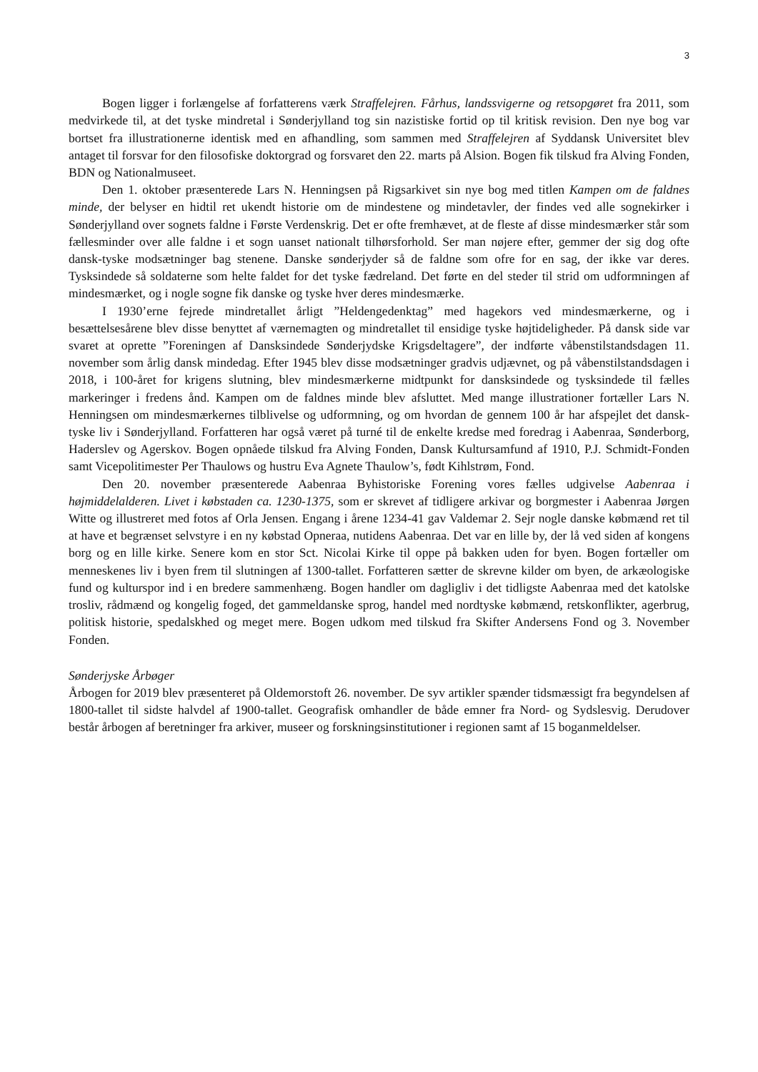3
Bogen ligger i forlængelse af forfatterens værk Straffelejren. Fårhus, landssvigerne og retsopgøret fra 2011, som medvirkede til, at det tyske mindretal i Sønderjylland tog sin nazistiske fortid op til kritisk revision. Den nye bog var bortset fra illustrationerne identisk med en afhandling, som sammen med Straffelejren af Syddansk Universitet blev antaget til forsvar for den filosofiske doktorgrad og forsvaret den 22. marts på Alsion. Bogen fik tilskud fra Alving Fonden, BDN og Nationalmuseet.
Den 1. oktober præsenterede Lars N. Henningsen på Rigsarkivet sin nye bog med titlen Kampen om de faldnes minde, der belyser en hidtil ret ukendt historie om de mindestene og mindetavler, der findes ved alle sognekirker i Sønderjylland over sognets faldne i Første Verdenskrig. Det er ofte fremhævet, at de fleste af disse mindesmærker står som fællesminder over alle faldne i et sogn uanset nationalt tilhørsforhold. Ser man nøjere efter, gemmer der sig dog ofte dansk-tyske modsætninger bag stenene. Danske sønderjyder så de faldne som ofre for en sag, der ikke var deres. Tysksindede så soldaterne som helte faldet for det tyske fædreland. Det førte en del steder til strid om udformningen af mindesmærket, og i nogle sogne fik danske og tyske hver deres mindesmærke.
I 1930’erne fejrede mindretallet årligt ”Heldengedenktag” med hagekors ved mindesmærkerne, og i besættelsesårene blev disse benyttet af værnemagten og mindretallet til ensidige tyske højtideligheder. På dansk side var svaret at oprette ”Foreningen af Dansksindede Sønderjydske Krigsdeltagere”, der indførte våbenstilstandsdagen 11. november som årlig dansk mindedag. Efter 1945 blev disse modsætninger gradvis udjævnet, og på våbenstilstandsdagen i 2018, i 100-året for krigens slutning, blev mindesmærkerne midtpunkt for dansksindede og tysksindede til fælles markeringer i fredens ånd. Kampen om de faldnes minde blev afsluttet. Med mange illustrationer fortæller Lars N. Henningsen om mindesmærkernes tilblivelse og udformning, og om hvordan de gennem 100 år har afspejlet det dansk-tyske liv i Sønderjylland. Forfatteren har også været på turné til de enkelte kredse med foredrag i Aabenraa, Sønderborg, Haderslev og Agerskov. Bogen opnåede tilskud fra Alving Fonden, Dansk Kultursamfund af 1910, P.J. Schmidt-Fonden samt Vicepolitimester Per Thaulows og hustru Eva Agnete Thaulow’s, født Kihlstrøm, Fond.
Den 20. november præsenterede Aabenraa Byhistoriske Forening vores fælles udgivelse Aabenraa i højmiddelalderen. Livet i købstaden ca. 1230-1375, som er skrevet af tidligere arkivar og borgmester i Aabenraa Jørgen Witte og illustreret med fotos af Orla Jensen. Engang i årene 1234-41 gav Valdemar 2. Sejr nogle danske købmænd ret til at have et begrænset selvstyre i en ny købstad Opneraa, nutidens Aabenraa. Det var en lille by, der lå ved siden af kongens borg og en lille kirke. Senere kom en stor Sct. Nicolai Kirke til oppe på bakken uden for byen. Bogen fortæller om menneskenes liv i byen frem til slutningen af 1300-tallet. Forfatteren sætter de skrevne kilder om byen, de arkæologiske fund og kulturspor ind i en bredere sammenhæng. Bogen handler om dagligliv i det tidligste Aabenraa med det katolske trosliv, rådmænd og kongelig foged, det gammeldanske sprog, handel med nordtyske købmænd, retskonflikter, agerbrug, politisk historie, spedalskhed og meget mere. Bogen udkom med tilskud fra Skifter Andersens Fond og 3. November Fonden.
Sønderjyske Årbøger
Årbogen for 2019 blev præsenteret på Oldemorstoft 26. november. De syv artikler spænder tidsmæssigt fra begyndelsen af 1800-tallet til sidste halvdel af 1900-tallet. Geografisk omhandler de både emner fra Nord- og Sydslesvig. Derudover består årbogen af beretninger fra arkiver, museer og forskningsinstitutioner i regionen samt af 15 boganmeldelser.